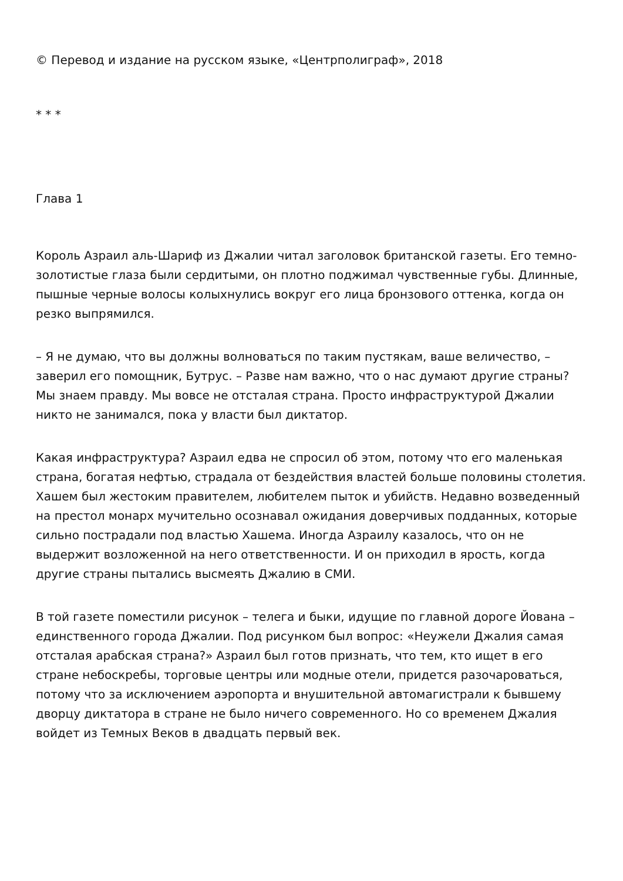© Перевод и издание на русском языке, «Центрполиграф», 2018
* * *
Глава 1
Король Азраил аль-Шариф из Джалии читал заголовок британской газеты. Его темно-золотистые глаза были сердитыми, он плотно поджимал чувственные губы. Длинные, пышные черные волосы колыхнулись вокруг его лица бронзового оттенка, когда он резко выпрямился.
– Я не думаю, что вы должны волноваться по таким пустякам, ваше величество, – заверил его помощник, Бутрус. – Разве нам важно, что о нас думают другие страны? Мы знаем правду. Мы вовсе не отсталая страна. Просто инфраструктурой Джалии никто не занимался, пока у власти был диктатор.
Какая инфраструктура? Азраил едва не спросил об этом, потому что его маленькая страна, богатая нефтью, страдала от бездействия властей больше половины столетия. Хашем был жестоким правителем, любителем пыток и убийств. Недавно возведенный на престол монарх мучительно осознавал ожидания доверчивых подданных, которые сильно пострадали под властью Хашема. Иногда Азраилу казалось, что он не выдержит возложенной на него ответственности. И он приходил в ярость, когда другие страны пытались высмеять Джалию в СМИ.
В той газете поместили рисунок – телега и быки, идущие по главной дороге Йована – единственного города Джалии. Под рисунком был вопрос: «Неужели Джалия самая отсталая арабская страна?» Азраил был готов признать, что тем, кто ищет в его стране небоскребы, торговые центры или модные отели, придется разочароваться, потому что за исключением аэропорта и внушительной автомагистрали к бывшему дворцу диктатора в стране не было ничего современного. Но со временем Джалия войдет из Темных Веков в двадцать первый век.